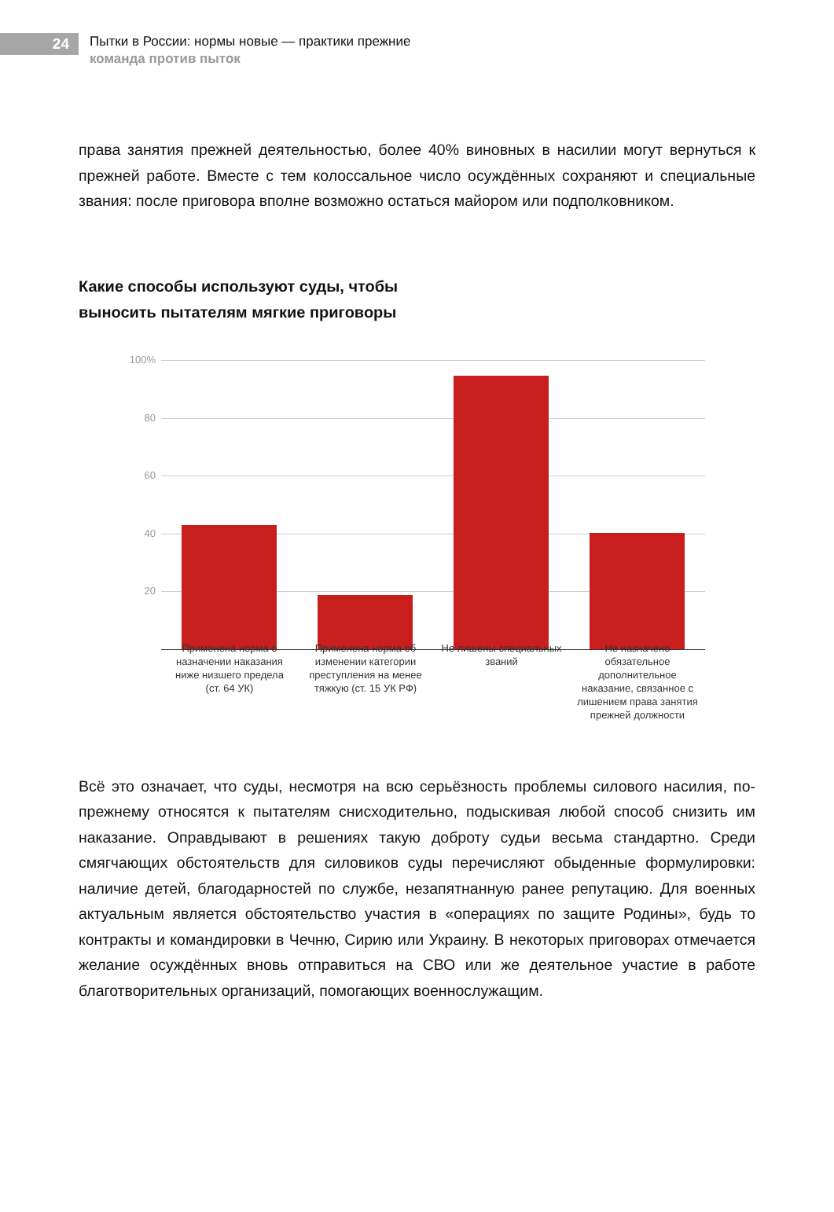24
Пытки в России: нормы новые — практики прежние
команда против пыток
права занятия прежней деятельностью, более 40% виновных в насилии могут вернуться к прежней работе. Вместе с тем колоссальное число осуждённых сохраняют и специальные звания: после приговора вполне возможно остаться майором или подполковником.
Какие способы используют суды, чтобы
выносить пытателям мягкие приговоры
100%
80
60
40
20
Применена норма о назначении наказания ниже низшего предела (ст. 64 УК)
Применена норма об изменении категории преступления на менее тяжкую (ст. 15 УК РФ)
Не лишены специальных званий
Не назначено обязательное дополнительное наказание, связанное с лишением права занятия прежней должности
Всё это означает, что суды, несмотря на всю серьёзность проблемы силового насилия, по-прежнему относятся к пытателям снисходительно, подыскивая любой способ снизить им наказание. Оправдывают в решениях такую доброту судьи весьма стандартно. Среди смягчающих обстоятельств для силовиков суды перечисляют обыденные формулировки: наличие детей, благодарностей по службе, незапятнанную ранее репутацию. Для военных актуальным является обстоятельство участия в «операциях по защите Родины», будь то контракты и командировки в Чечню, Сирию или Украину. В некоторых приговорах отмечается желание осуждённых вновь отправиться на СВО или же деятельное участие в работе благотворительных организаций, помогающих военнослужащим.